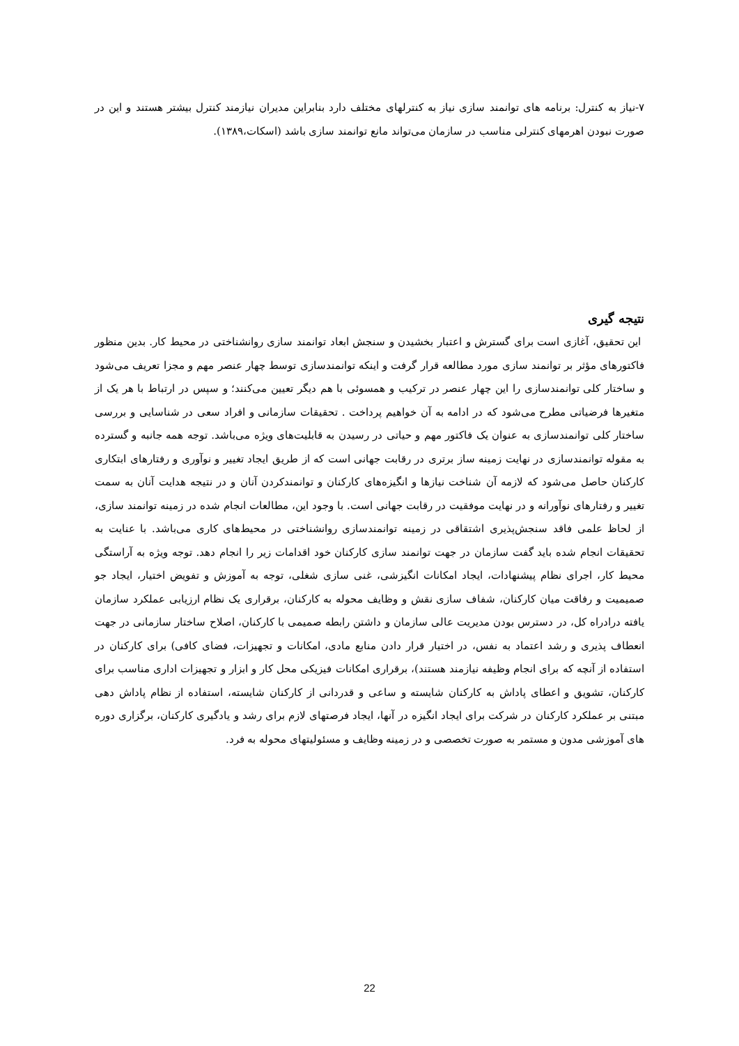۷-نیاز به کنترل: برنامه های توانمند سازی نیاز به کنترلهای مختلف دارد بنابراین مدیران نیازمند کنترل بیشتر هستند و این در صورت نبودن اهرمهای کنترلی مناسب در سازمان می‌تواند مانع توانمند سازی باشد (اسکات،۱۳۸۹).
نتیجه گیری
این تحقیق، آغازی است برای گسترش و اعتبار بخشیدن و سنجش ابعاد توانمند سازی روانشناختی در محیط کار. بدین منظور فاکتورهای مؤثر بر توانمند سازی مورد مطالعه قرار گرفت و اینکه توانمندسازی توسط چهار عنصر مهم و مجزا تعریف می‌شود و ساختار کلی توانمندسازی را این چهار عنصر در ترکیب و همسوئی با هم دیگر تعیین می‌کنند؛ و سپس در ارتباط با هر یک از متغیرها فرضیاتی مطرح می‌شود که در ادامه به آن خواهیم پرداخت . تحقیقات سازمانی و افراد سعی در شناسایی و بررسی ساختار کلی توانمندسازی به عنوان یک فاکتور مهم و حیاتی در رسیدن به قابلیت‌های ویژه می‌باشد. توجه همه جانبه و گسترده به مقوله توانمندسازی در نهایت زمینه ساز برتری در رقابت جهانی است که از طریق ایجاد تغییر و نوآوری و رفتارهای ابتکاری کارکنان حاصل می‌شود که لازمه آن شناخت نیازها و انگیزه‌های کارکنان و توانمندکردن آنان و در نتیجه هدایت آنان به سمت تغییر و رفتارهای نوآورانه و در نهایت موفقیت در رقابت جهانی است. با وجود این، مطالعات انجام شده در زمینه توانمند سازی، از لحاظ علمی فاقد سنجش‌پذیری اشتقاقی در زمینه توانمندسازی روانشناختی در محیط‌های کاری می‌باشد. با عنایت به تحقیقات انجام شده باید گفت سازمان در جهت توانمند سازی کارکنان خود اقدامات زیر را انجام دهد. توجه ویژه به آراستگی محیط کار، اجرای نظام پیشنهادات، ایجاد امکانات انگیزشی، غنی سازی شغلی، توجه به آموزش و تفویض اختیار، ایجاد جو صمیمیت و رفاقت میان کارکنان، شفاف سازی نقش و وظایف محوله به کارکنان، برقراری یک نظام ارزیابی عملکرد سازمان یافته درادراه کل، در دسترس بودن مدیریت عالی سازمان و داشتن رابطه صمیمی با کارکنان، اصلاح ساختار سازمانی در جهت انعطاف پذیری و رشد اعتماد به نفس، در اختیار قرار دادن منابع مادی، امکانات و تجهیزات، فضای کافی) برای کارکنان در استفاده از آنچه که برای انجام وظیفه نیازمند هستند)، برقراری امکانات فیزیکی محل کار و ابزار و تجهیزات اداری مناسب برای کارکنان، تشویق و اعطای پاداش به کارکنان شایسته و ساعی و قدردانی از کارکنان شایسته، استفاده از نظام پاداش دهی مبتنی بر عملکرد کارکنان در شرکت برای ایجاد انگیزه در آنها، ایجاد فرصتهای لازم برای رشد و یادگیری کارکنان، برگزاری دوره های آموزشی مدون و مستمر به صورت تخصصی و در زمینه وظایف و مسئولیتهای محوله به فرد.
22